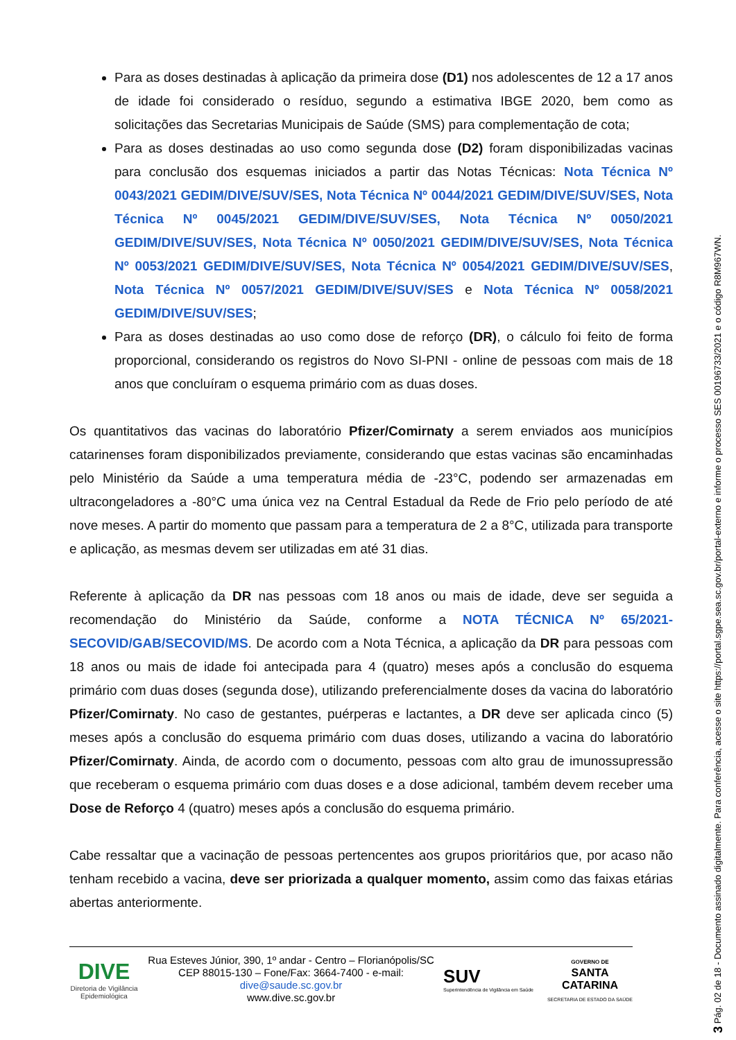Para as doses destinadas à aplicação da primeira dose (D1) nos adolescentes de 12 a 17 anos de idade foi considerado o resíduo, segundo a estimativa IBGE 2020, bem como as solicitações das Secretarias Municipais de Saúde (SMS) para complementação de cota;
Para as doses destinadas ao uso como segunda dose (D2) foram disponibilizadas vacinas para conclusão dos esquemas iniciados a partir das Notas Técnicas: Nota Técnica Nº 0043/2021 GEDIM/DIVE/SUV/SES, Nota Técnica Nº 0044/2021 GEDIM/DIVE/SUV/SES, Nota Técnica Nº 0045/2021 GEDIM/DIVE/SUV/SES, Nota Técnica Nº 0050/2021 GEDIM/DIVE/SUV/SES, Nota Técnica Nº 0050/2021 GEDIM/DIVE/SUV/SES, Nota Técnica Nº 0053/2021 GEDIM/DIVE/SUV/SES, Nota Técnica Nº 0054/2021 GEDIM/DIVE/SUV/SES, Nota Técnica Nº 0057/2021 GEDIM/DIVE/SUV/SES e Nota Técnica Nº 0058/2021 GEDIM/DIVE/SUV/SES;
Para as doses destinadas ao uso como dose de reforço (DR), o cálculo foi feito de forma proporcional, considerando os registros do Novo SI-PNI - online de pessoas com mais de 18 anos que concluíram o esquema primário com as duas doses.
Os quantitativos das vacinas do laboratório Pfizer/Comirnaty a serem enviados aos municípios catarinenses foram disponibilizados previamente, considerando que estas vacinas são encaminhadas pelo Ministério da Saúde a uma temperatura média de -23°C, podendo ser armazenadas em ultracongeladores a -80°C uma única vez na Central Estadual da Rede de Frio pelo período de até nove meses. A partir do momento que passam para a temperatura de 2 a 8°C, utilizada para transporte e aplicação, as mesmas devem ser utilizadas em até 31 dias.
Referente à aplicação da DR nas pessoas com 18 anos ou mais de idade, deve ser seguida a recomendação do Ministério da Saúde, conforme a NOTA TÉCNICA Nº 65/2021-SECOVID/GAB/SECOVID/MS. De acordo com a Nota Técnica, a aplicação da DR para pessoas com 18 anos ou mais de idade foi antecipada para 4 (quatro) meses após a conclusão do esquema primário com duas doses (segunda dose), utilizando preferencialmente doses da vacina do laboratório Pfizer/Comirnaty. No caso de gestantes, puérperas e lactantes, a DR deve ser aplicada cinco (5) meses após a conclusão do esquema primário com duas doses, utilizando a vacina do laboratório Pfizer/Comirnaty. Ainda, de acordo com o documento, pessoas com alto grau de imunossupressão que receberam o esquema primário com duas doses e a dose adicional, também devem receber uma Dose de Reforço 4 (quatro) meses após a conclusão do esquema primário.
Cabe ressaltar que a vacinação de pessoas pertencentes aos grupos prioritários que, por acaso não tenham recebido a vacina, deve ser priorizada a qualquer momento, assim como das faixas etárias abertas anteriormente.
DIVE
Diretoria de Vigilância Epidemiológica
Rua Esteves Júnior, 390, 1º andar - Centro – Florianópolis/SC
CEP 88015-130 – Fone/Fax: 3664-7400 - e-mail: dive@saude.sc.gov.br
www.dive.sc.gov.br
SUV
Superintendência de Vigilância em Saúde
GOVERNO DE
SANTA
CATARINA
SECRETARIA DE ESTADO DA SAÚDE
3 Pág. 02 de 18 - Documento assinado digitalmente. Para conferência, acesse o site https://portal.sgpe.sea.sc.gov.br/portal-externo e informe o processo SES 00196733/2021 e o código R8M967WN.